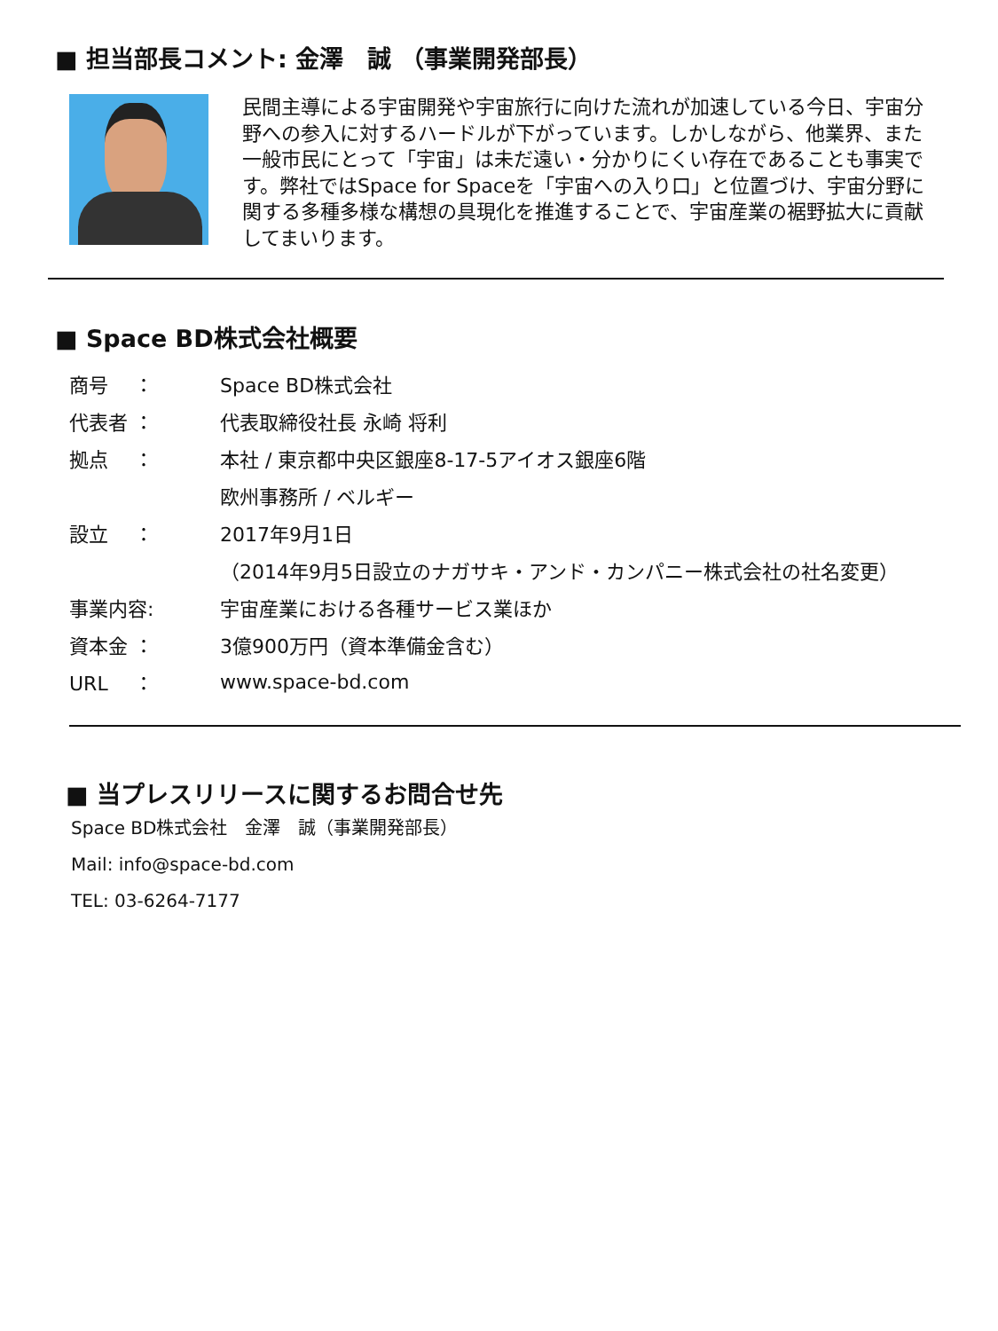■ 担当部長コメント: 金澤　誠 （事業開発部長）
民間主導による宇宙開発や宇宙旅行に向けた流れが加速している今日、宇宙分野への参入に対するハードルが下がっています。しかしながら、他業界、また一般市民にとって「宇宙」は未だ遠い・分かりにくい存在であることも事実です。弊社ではSpace for Spaceを「宇宙への入り口」と位置づけ、宇宙分野に関する多種多様な構想の具現化を推進することで、宇宙産業の裾野拡大に貢献してまいります。
■ Space BD株式会社概要
商号　 ： Space BD株式会社
代表者 ： 代表取締役社長 永崎 将利
拠点　 ： 本社 / 東京都中央区銀座8-17-5アイオス銀座6階
欧州事務所 / ベルギー
設立　 ： 2017年9月1日
（2014年9月5日設立のナガサキ・アンド・カンパニー株式会社の社名変更）
事業内容: 宇宙産業における各種サービス業ほか
資本金 ： 3億900万円（資本準備金含む）
URL　 ： www.space-bd.com
■ 当プレスリリースに関するお問合せ先
Space BD株式会社　金澤　誠（事業開発部長）
Mail: info@space-bd.com
TEL: 03-6264-7177